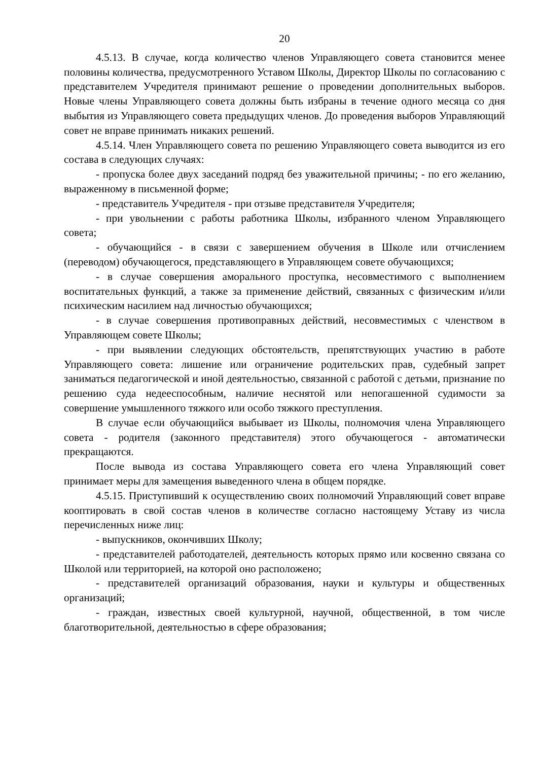20
4.5.13. В случае, когда количество членов Управляющего совета становится менее половины количества, предусмотренного Уставом Школы, Директор Школы по согласованию с представителем Учредителя принимают решение о проведении дополнительных выборов. Новые члены Управляющего совета должны быть избраны в течение одного месяца со дня выбытия из Управляющего совета предыдущих членов. До проведения выборов Управляющий совет не вправе принимать никаких решений.
4.5.14. Член Управляющего совета по решению Управляющего совета выводится из его состава в следующих случаях:
- пропуска более двух заседаний подряд без уважительной причины; - по его желанию, выраженному в письменной форме;
- представитель Учредителя - при отзыве представителя Учредителя;
- при увольнении с работы работника Школы, избранного членом Управляющего совета;
- обучающийся - в связи с завершением обучения в Школе или отчислением (переводом) обучающегося, представляющего в Управляющем совете обучающихся;
- в случае совершения аморального проступка, несовместимого с выполнением воспитательных функций, а также за применение действий, связанных с физическим и/или психическим насилием над личностью обучающихся;
- в случае совершения противоправных действий, несовместимых с членством в Управляющем совете Школы;
- при выявлении следующих обстоятельств, препятствующих участию в работе Управляющего совета: лишение или ограничение родительских прав, судебный запрет заниматься педагогической и иной деятельностью, связанной с работой с детьми, признание по решению суда недееспособным, наличие неснятой или непогашенной судимости за совершение умышленного тяжкого или особо тяжкого преступления.
В случае если обучающийся выбывает из Школы, полномочия члена Управляющего совета - родителя (законного представителя) этого обучающегося - автоматически прекращаются.
После вывода из состава Управляющего совета его члена Управляющий совет принимает меры для замещения выведенного члена в общем порядке.
4.5.15. Приступивший к осуществлению своих полномочий Управляющий совет вправе кооптировать в свой состав членов в количестве согласно настоящему Уставу из числа перечисленных ниже лиц:
- выпускников, окончивших Школу;
- представителей работодателей, деятельность которых прямо или косвенно связана со Школой или территорией, на которой оно расположено;
- представителей организаций образования, науки и культуры и общественных организаций;
- граждан, известных своей культурной, научной, общественной, в том числе благотворительной, деятельностью в сфере образования;